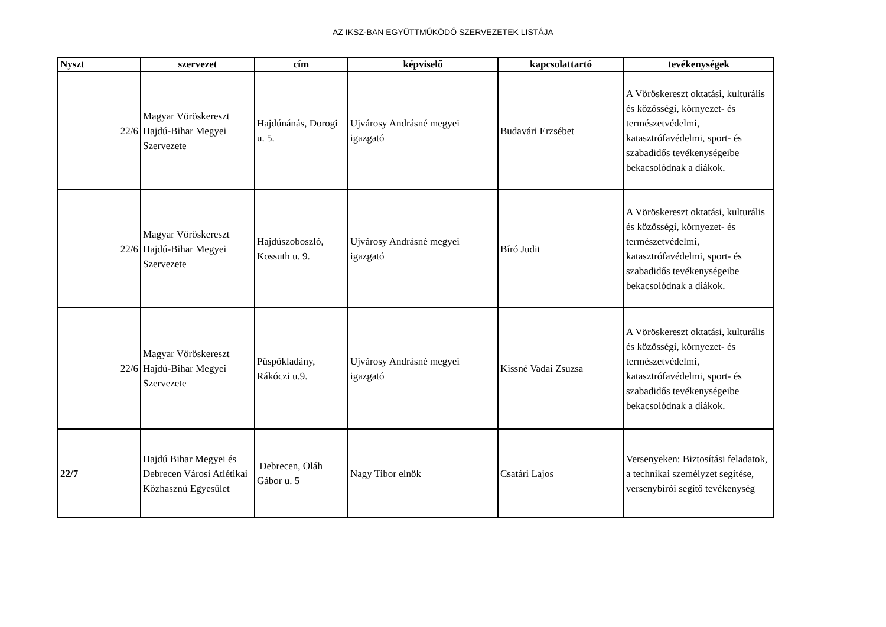AZ IKSZ-BAN EGYÜTTMŰKÖDŐ SZERVEZETEK LISTÁJA
| Nyszt | szervezet | cím | képviselő | kapcsolattartó | tevékenységek |
| --- | --- | --- | --- | --- | --- |
| 22/6 | Magyar Vöröskereszt Hajdú-Bihar Megyei Szervezete | Hajdúnánás, Dorogi u. 5. | Ujvárosy Andrásné megyei igazgató | Budavári Erzsébet | A Vöröskereszt oktatási, kulturális és közösségi, környezet- és természetvédelmi, katasztrófavédelmi, sport- és szabadidős tevékenységeibe bekacsolódnak a diákok. |
| 22/6 | Magyar Vöröskereszt Hajdú-Bihar Megyei Szervezete | Hajdúszoboszló, Kossuth u. 9. | Ujvárosy Andrásné megyei igazgató | Bíró Judit | A Vöröskereszt oktatási, kulturális és közösségi, környezet- és természetvédelmi, katasztrófavédelmi, sport- és szabadidős tevékenységeibe bekacsolódnak a diákok. |
| 22/6 | Magyar Vöröskereszt Hajdú-Bihar Megyei Szervezete | Püspökladány, Rákóczi u.9. | Ujvárosy Andrásné megyei igazgató | Kissné Vadai Zsuzsa | A Vöröskereszt oktatási, kulturális és közösségi, környezet- és természetvédelmi, katasztrófavédelmi, sport- és szabadidős tevékenységeibe bekacsolódnak a diákok. |
| 22/7 | Hajdú Bihar Megyei és Debrecen Városi Atlétikai Közhasznú Egyesület | Debrecen, Oláh Gábor u. 5 | Nagy Tibor elnök | Csatári Lajos | Versenyeken: Biztosítási feladatok, a technikai személyzet segítése, versenybírói segítő tevékenység |